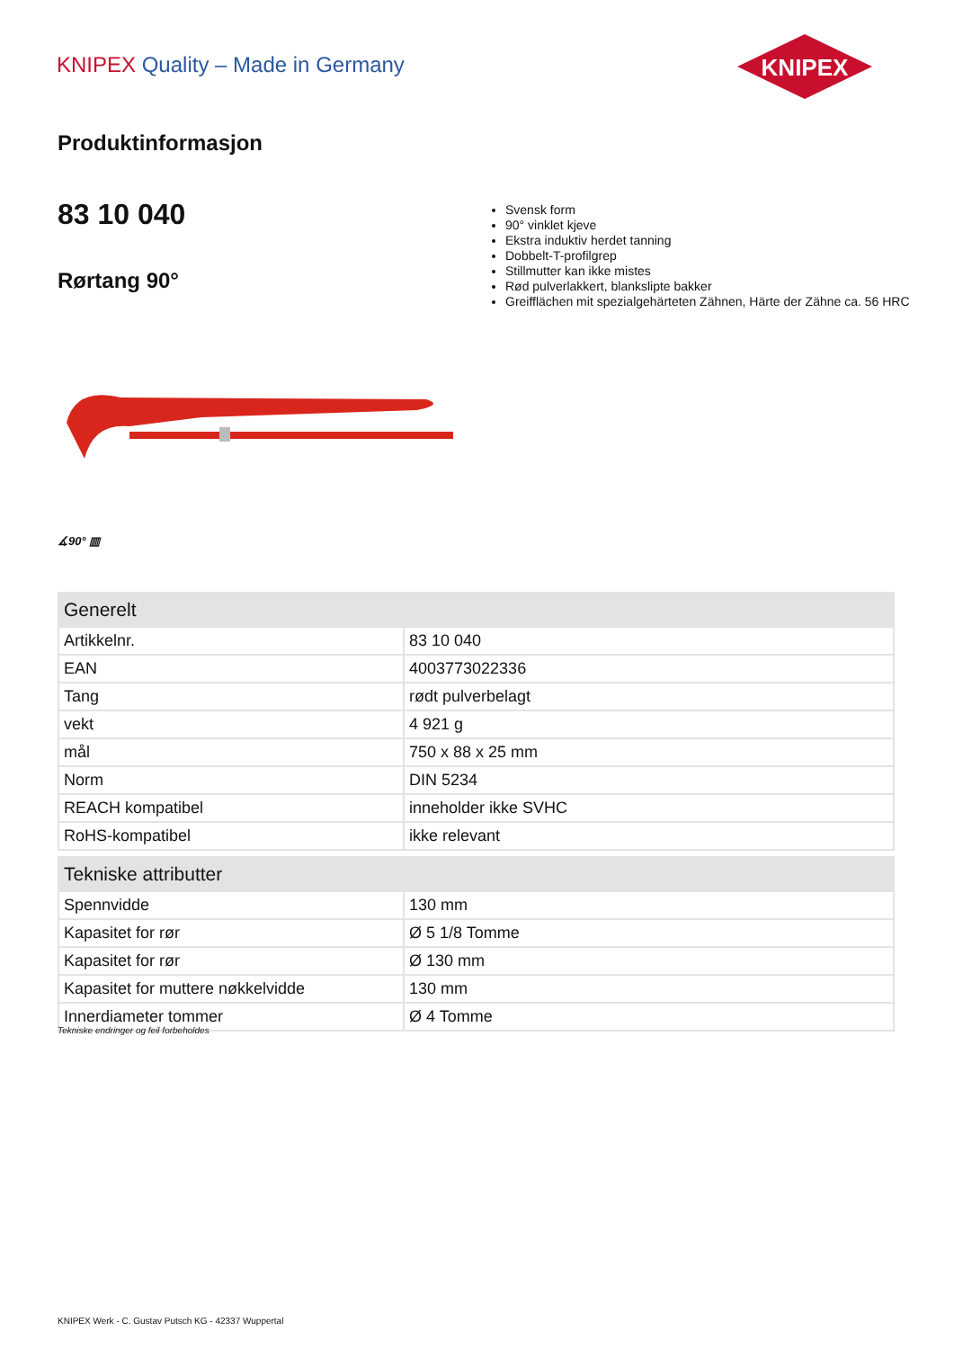KNIPEX Quality – Made in Germany
KNIPEX
Produktinformasjon
83 10 040
Rørtang 90°
Svensk form
90° vinklet kjeve
Ekstra induktiv herdet tanning
Dobbelt-T-profilgrep
Stillmutter kan ikke mistes
Rød pulverlakkert, blankslipte bakker
Greifflächen mit spezialgehärteten Zähnen, Härte der Zähne ca. 56 HRC
∡90° ▥
| Generelt | |
| --- | --- |
| Artikkelnr. | 83 10 040 |
| EAN | 4003773022336 |
| Tang | rødt pulverbelagt |
| vekt | 4 921 g |
| mål | 750 x 88 x 25 mm |
| Norm | DIN 5234 |
| REACH kompatibel | inneholder ikke SVHC |
| RoHS-kompatibel | ikke relevant |
| Tekniske attributter | |
| Spennvidde | 130 mm |
| Kapasitet for rør | Ø 5 1/8 Tomme |
| Kapasitet for rør | Ø 130 mm |
| Kapasitet for muttere nøkkelvidde | 130 mm |
| Innerdiameter tommer | Ø 4 Tomme |
Tekniske endringer og feil forbeholdes
KNIPEX Werk - C. Gustav Putsch KG - 42337 Wuppertal